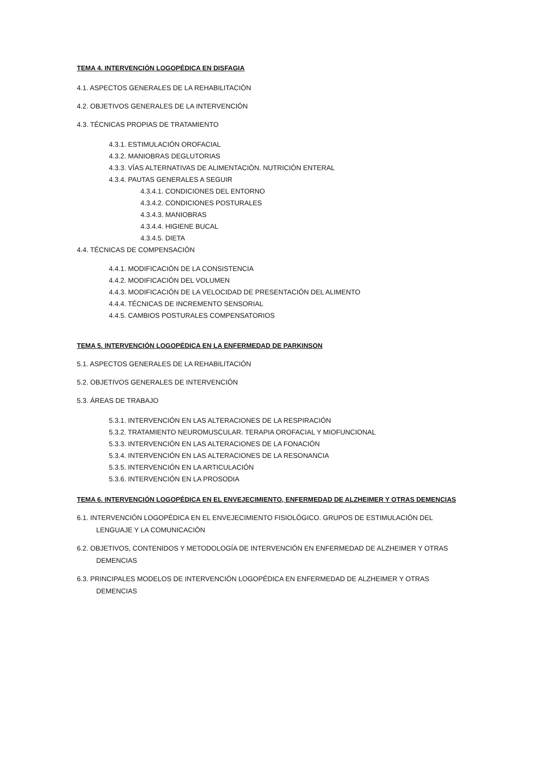TEMA 4. INTERVENCIÓN LOGOPÉDICA EN DISFAGIA
4.1. ASPECTOS GENERALES DE LA REHABILITACIÓN
4.2. OBJETIVOS GENERALES DE LA INTERVENCIÓN
4.3. TÉCNICAS PROPIAS DE TRATAMIENTO
4.3.1. ESTIMULACIÓN OROFACIAL
4.3.2. MANIOBRAS DEGLUTORIAS
4.3.3. VÍAS ALTERNATIVAS DE ALIMENTACIÓN. NUTRICIÓN ENTERAL
4.3.4. PAUTAS GENERALES A SEGUIR
4.3.4.1. CONDICIONES DEL ENTORNO
4.3.4.2. CONDICIONES POSTURALES
4.3.4.3. MANIOBRAS
4.3.4.4. HIGIENE BUCAL
4.3.4.5. DIETA
4.4. TÉCNICAS DE COMPENSACIÓN
4.4.1. MODIFICACIÓN DE LA CONSISTENCIA
4.4.2. MODIFICACIÓN DEL VOLUMEN
4.4.3. MODIFICACIÓN DE LA VELOCIDAD DE PRESENTACIÓN DEL ALIMENTO
4.4.4. TÉCNICAS DE INCREMENTO SENSORIAL
4.4.5. CAMBIOS POSTURALES COMPENSATORIOS
TEMA 5. INTERVENCIÓN LOGOPÉDICA EN LA ENFERMEDAD DE PARKINSON
5.1. ASPECTOS GENERALES DE LA REHABILITACIÓN
5.2. OBJETIVOS GENERALES DE INTERVENCIÓN
5.3. ÁREAS DE TRABAJO
5.3.1. INTERVENCIÓN EN LAS ALTERACIONES DE LA RESPIRACIÓN
5.3.2. TRATAMIENTO NEUROMUSCULAR. TERAPIA OROFACIAL Y MIOFUNCIONAL
5.3.3. INTERVENCIÓN EN LAS ALTERACIONES DE LA FONACIÓN
5.3.4. INTERVENCIÓN EN LAS ALTERACIONES DE LA RESONANCIA
5.3.5. INTERVENCIÓN EN LA ARTICULACIÓN
5.3.6. INTERVENCIÓN EN LA PROSODIA
TEMA 6. INTERVENCIÓN LOGOPÉDICA EN EL ENVEJECIMIENTO, ENFERMEDAD DE ALZHEIMER Y OTRAS DEMENCIAS
6.1. INTERVENCIÓN LOGOPÉDICA EN EL ENVEJECIMIENTO FISIOLÓGICO. GRUPOS DE ESTIMULACIÓN DEL LENGUAJE Y LA COMUNICACIÓN
6.2. OBJETIVOS, CONTENIDOS Y METODOLOGÍA DE INTERVENCIÓN EN ENFERMEDAD DE ALZHEIMER Y OTRAS DEMENCIAS
6.3. PRINCIPALES MODELOS DE INTERVENCIÓN LOGOPÉDICA EN ENFERMEDAD DE ALZHEIMER Y OTRAS DEMENCIAS